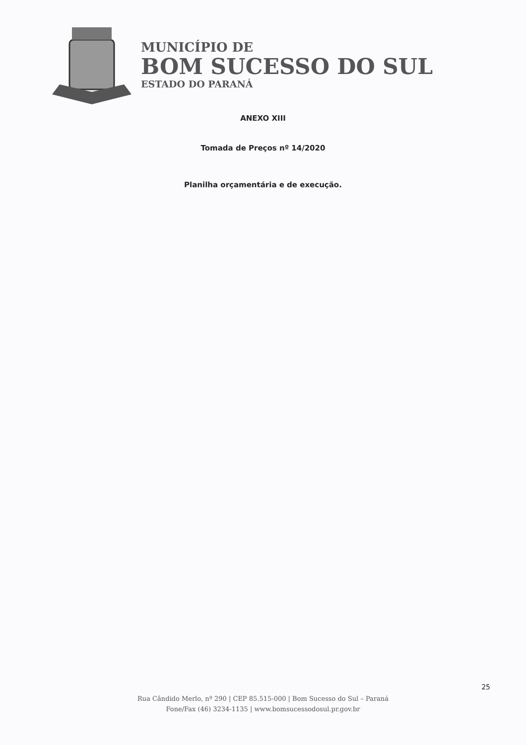MUNICÍPIO DE
BOM SUCESSO DO SUL
ESTADO DO PARANÁ
ANEXO XIII
Tomada de Preços nº 14/2020
Planilha orçamentária e de execução.
25
Rua Cândido Merlo, nº 290 | CEP 85.515-000 | Bom Sucesso do Sul – Paraná
Fone/Fax (46) 3234-1135 | www.bomsucessodosul.pr.gov.br